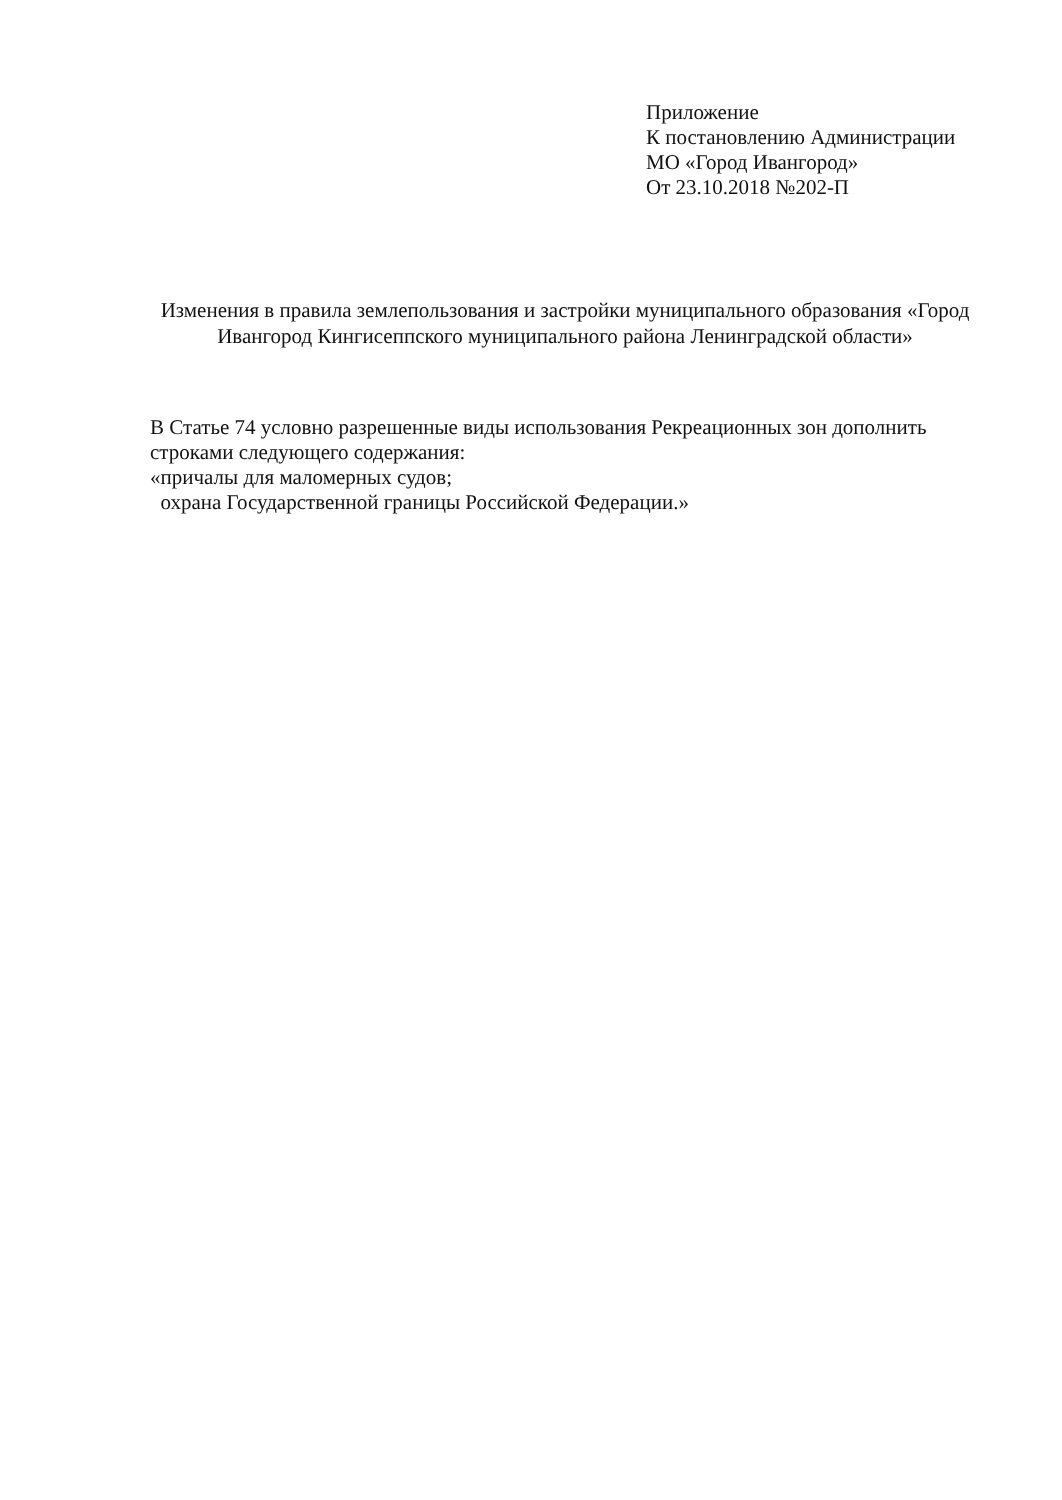Приложение
К постановлению Администрации
МО «Город Ивангород»
От 23.10.2018 №202-П
Изменения в правила землепользования и застройки муниципального образования «Город Ивангород Кингисеппского муниципального района Ленинградской области»
В Статье 74 условно разрешенные виды использования Рекреационных зон дополнить строками следующего содержания:
«причалы для маломерных судов;
охрана Государственной границы Российской Федерации.»